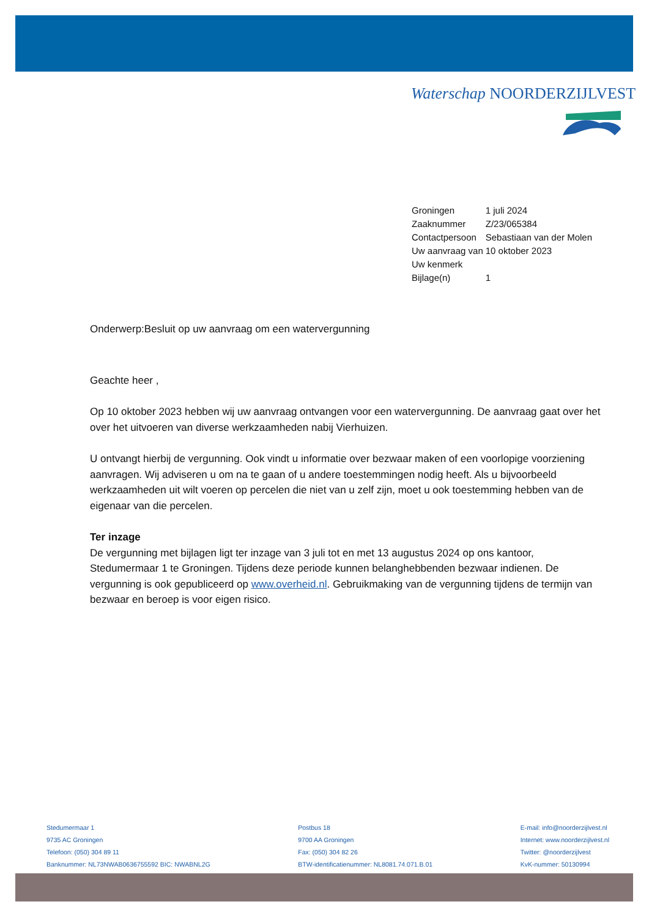Waterschap NOORDERZIJLVEST
| Groningen | 1 juli 2024 |
| Zaaknummer | Z/23/065384 |
| Contactpersoon | Sebastiaan van der Molen |
| Uw aanvraag van | 10 oktober 2023 |
| Uw kenmerk | |
| Bijlage(n) | 1 |
Onderwerp:Besluit op uw aanvraag om een watervergunning
Geachte heer ,
Op 10 oktober 2023 hebben wij uw aanvraag ontvangen voor een watervergunning. De aanvraag gaat over het over het uitvoeren van diverse werkzaamheden nabij Vierhuizen.
U ontvangt hierbij de vergunning. Ook vindt u informatie over bezwaar maken of een voorlopige voorziening aanvragen. Wij adviseren u om na te gaan of u andere toestemmingen nodig heeft. Als u bijvoorbeeld werkzaamheden uit wilt voeren op percelen die niet van u zelf zijn, moet u ook toestemming hebben van de eigenaar van die percelen.
Ter inzage
De vergunning met bijlagen ligt ter inzage van 3 juli tot en met 13 augustus 2024 op ons kantoor, Stedumermaar 1 te Groningen. Tijdens deze periode kunnen belanghebbenden bezwaar indienen. De vergunning is ook gepubliceerd op www.overheid.nl. Gebruikmaking van de vergunning tijdens de termijn van bezwaar en beroep is voor eigen risico.
Stedumermaar 1
9735 AC Groningen
Telefoon: (050) 304 89 11
Banknummer: NL73NWAB0636755592 BIC: NWABNL2G
Postbus 18
9700 AA Groningen
Fax: (050) 304 82 26
BTW-identificatienummer: NL8081.74.071.B.01
E-mail: info@noorderzijlvest.nl
Internet: www.noorderzijlvest.nl
Twitter: @noorderzijlvest
KvK-nummer: 50130994